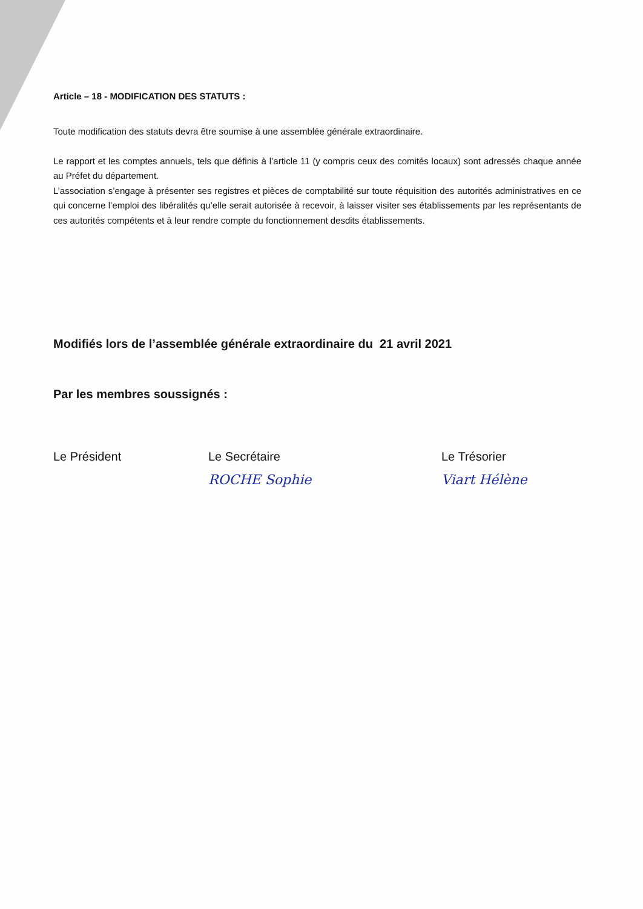Article – 18 - MODIFICATION DES STATUTS :
Toute modification des statuts devra être soumise à une assemblée générale extraordinaire.
Le rapport et les comptes annuels, tels que définis à l’article 11 (y compris ceux des comités locaux) sont adressés chaque année au Préfet du département.
L’association s’engage à présenter ses registres et pièces de comptabilité sur toute réquisition des autorités administratives en ce qui concerne l’emploi des libéralités qu’elle serait autorisée à recevoir, à laisser visiter ses établissements par les représentants de ces autorités compétents et à leur rendre compte du fonctionnement desdits établissements.
Modifiés lors de l’assemblée générale extraordinaire du 21 avril 2021
Par les membres soussignés :
Le Président Le Secrétaire
ROCHE Sophie
Le Trésorier
Viart Hélène